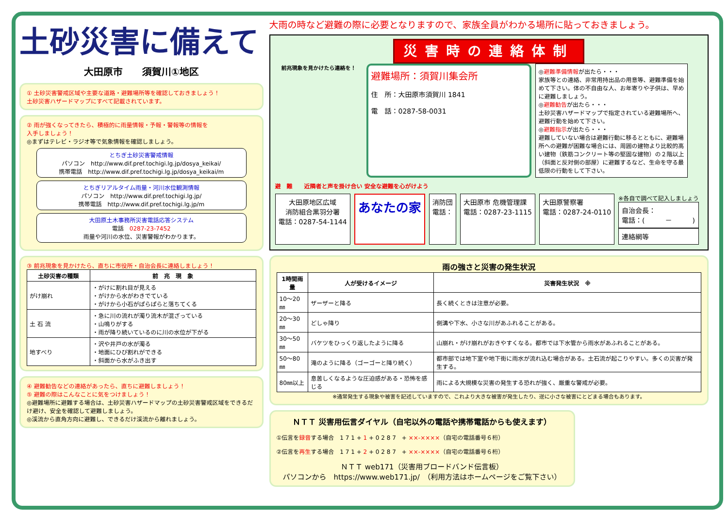土砂災害に備えて
大田原市　　須賀川①地区
① 土砂災害警戒区域や主要な道路・避難場所等を確認しておきましょう！
土砂災害ハザードマップにすべて記載されています。
② 雨が強くなってきたら、積極的に雨量情報・予報・警報等の情報を
入手しましょう！
◎まずはテレビ・ラジオ等で気象情報を確認しましょう。
とちぎ土砂災害警戒情報
パソコン　http://www.dif.pref.tochigi.lg.jp/dosya_keikai/
携帯電話　http://www.dif.pref.tochigi.lg.jp/dosya_keikai/m
とちぎリアルタイム雨量・河川水位観測情報
パソコン　http://www.dif.pref.tochigi.lg.jp/
携帯電話　http://www.dif.pref.tochigi.lg.jp/m
大田原土木事務所災害電話応答システム
電話　0287-23-7452
雨量や河川の水位、災害警報がわかります。
③ 前兆現象を見かけたら、直ちに市役所・自治会長に連絡しましょう！
| 土砂災害の種類 | 前 兆 現 象 |
| --- | --- |
| がけ崩れ | ・がけに割れ目が見える ・がけから水がわきでている ・がけから小石がぱらぱらと落ちてくる |
| 土 石 流 | ・急に川の流れが濁り流木が混ざっている ・山鳴りがする ・雨が降り続いているのに川の水位が下がる |
| 地すべり | ・沢や井戸の水が濁る ・地面にひび割れができる ・斜面から水がふき出す |
④ 避難勧告などの連絡があったら、直ちに避難しましょう！
⑤ 避難の際はこんなことに気をつけましょう！
◎避難場所に避難する場合は、土砂災害ハザードマップの土砂災害警戒区域をできるだけ避け、安全を確認して避難しましょう。
◎渓流から直角方向に避難し、できるだけ渓流から離れましょう。
大雨の時など避難の際に必要となりますので、家族全員がわかる場所に貼っておきましょう。
災害時の連絡体制
前兆現象を見かけたら連絡を！
避難場所：須賀川集会所
住　所：大田原市須賀川 1841
電　話：0287-58-0031
◎避難準備情報が出たら・・・
家族等との連絡、非常用持出品の用意等、避難準備を始めて下さい。体の不自由な人、お年寄りや子供は、早めに避難しましょう。
◎避難勧告が出たら・・・
土砂災害ハザードマップで指定されている避難場所へ、避難行動を始めて下さい。
◎避難指示が出たら・・・
避難していない場合は避難行動に移るとともに、避難場所への避難が困難な場合には、周囲の建物より比較的高い建物（鉄筋コンクリート等の堅固な建物）の２階以上（斜面と反対側の部屋）に避難するなど、生命を守る最低限の行動をして下さい。
避　難　　近隣者と声を掛け合い 安全な避難を心がけよう
大田原地区広域
消防組合黒羽分署
電話：0287-54-1144
あなたの家
消防団
電話：
大田原市 危機管理課
電話：0287-23-1115
大田原警察署
電話：0287-24-0110
※各自で調べて記入しましょう
自治会長：
電話：(　　　－　　　)
連絡網等
雨の強さと災害の発生状況
| 1時間雨量 | 人が受けるイメージ | 災害発生状況 ※ |
| --- | --- | --- |
| 10～20㎜ | ザーザーと降る | 長く続くときは注意が必要。 |
| 20～30㎜ | どしゃ降り | 側溝や下水、小さな川があふれることがある。 |
| 30～50㎜ | バケツをひっくり返したように降る | 山崩れ・がけ崩れがおきやすくなる。都市では下水管から雨水があふれることがある。 |
| 50～80㎜ | 滝のように降る（ゴーゴーと降り続く） | 都市部では地下室や地下街に雨水が流れ込む場合がある。土石流が起こりやすい。多くの災害が発生する。 |
| 80㎜以上 | 息苦しくなるような圧迫感がある・恐怖を感じる | 雨による大規模な災害の発生する恐れが強く、厳重な警戒が必要。 |
※通常発生する現象や被害を記述していますので、これより大きな被害が発生したり、逆に小さな被害にとどまる場合もあります。
ＮＴＴ 災害用伝言ダイヤル（自宅以外の電話や携帯電話からも使えます）
①伝言を録音する場合　1 7 1 + 1 + 0 2 8 7　+ ××-××××（自宅の電話番号６桁）
②伝言を再生する場合　1 7 1 + 2 + 0 2 8 7　+ ××-××××（自宅の電話番号６桁）
ＮＴＴ web171（災害用ブロードバンド伝言板）
パソコンから　https://www.web171.jp/　（利用方法はホームページをご覧下さい）